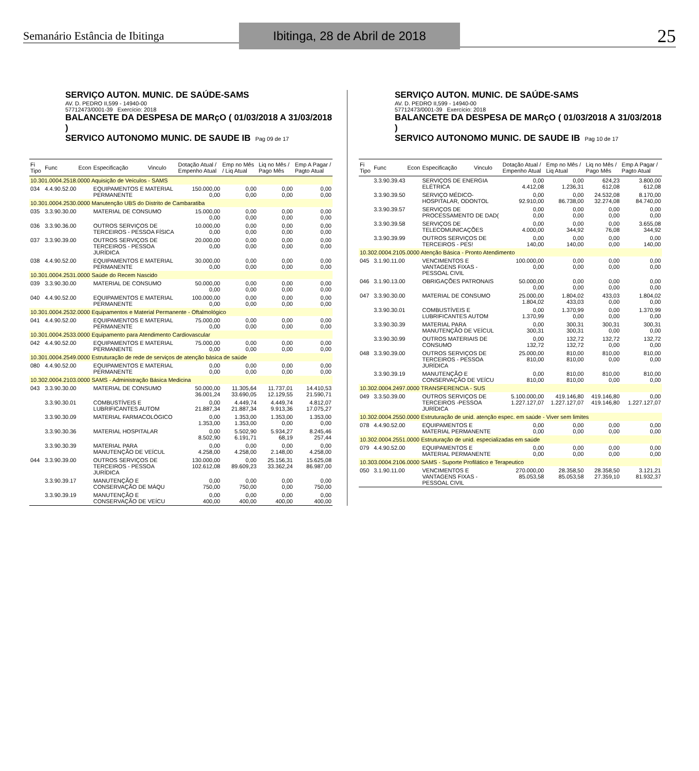Semanário Estância de Ibitinga
Ibitinga, 28 de Abril de 2018
25
SERVIÇO AUTON. MUNIC. DE SAÚDE-SAMS
AV. D. PEDRO II,599 - 14940-00
57712473/0001-39 Exercício: 2018
BALANCETE DA DESPESA DE MARçO ( 01/03/2018 A 31/03/2018 )
SERVICO AUTONOMO MUNIC. DE SAUDE IB Pag 09 de 17
| Fi Tipo | Func | Econ | Especificação | Vinculo | Dotação Atual / Empenho Atual | Emp no Mês / Liq Atual | Liq no Mês / Pago Mês | Emp A Pagar / Pagto Atual |
| --- | --- | --- | --- | --- | --- | --- | --- | --- |
| 10.301.0004.2518.0000 Aquisição de Veículos - SAMS | | | | | | | | |
| 034 | 4.4.90.52.00 | | EQUIPAMENTOS E MATERIAL PERMANENTE | | 150.000,00 0,00 | 0,00 0,00 | 0,00 0,00 | 0,00 0,00 |
| 10.301.0004.2530.0000 Manutenção UBS do Distrito de Cambaratiba | | | | | | | | |
| 035 | 3.3.90.30.00 | | MATERIAL DE CONSUMO | | 15.000,00 0,00 | 0,00 0,00 | 0,00 0,00 | 0,00 0,00 |
| 036 | 3.3.90.36.00 | | OUTROS SERVIÇOS DE TERCEIROS - PESSOA FÍSICA | | 10.000,00 0,00 | 0,00 0,00 | 0,00 0,00 | 0,00 0,00 |
| 037 | 3.3.90.39.00 | | OUTROS SERVIÇOS DE TERCEIROS - PESSOA JURÍDICA | | 20.000,00 0,00 | 0,00 0,00 | 0,00 0,00 | 0,00 0,00 |
| 038 | 4.4.90.52.00 | | EQUIPAMENTOS E MATERIAL PERMANENTE | | 30.000,00 0,00 | 0,00 0,00 | 0,00 0,00 | 0,00 0,00 |
| 10.301.0004.2531.0000 Saúde do Recem Nascido | | | | | | | | |
| 039 | 3.3.90.30.00 | | MATERIAL DE CONSUMO | | 50.000,00 0,00 | 0,00 0,00 | 0,00 0,00 | 0,00 0,00 |
| 040 | 4.4.90.52.00 | | EQUIPAMENTOS E MATERIAL PERMANENTE | | 100.000,00 0,00 | 0,00 0,00 | 0,00 0,00 | 0,00 0,00 |
| 10.301.0004.2532.0000 Equipamentos e Material Permanente - Oftalmológico | | | | | | | | |
| 041 | 4.4.90.52.00 | | EQUIPAMENTOS E MATERIAL PERMANENTE | | 75.000,00 0,00 | 0,00 0,00 | 0,00 0,00 | 0,00 0,00 |
| 10.301.0004.2533.0000 Equipamento para Atendimento Cardiovascular | | | | | | | | |
| 042 | 4.4.90.52.00 | | EQUIPAMENTOS E MATERIAL PERMANENTE | | 75.000,00 0,00 | 0,00 0,00 | 0,00 0,00 | 0,00 0,00 |
| 10.301.0004.2549.0000 Estruturação de rede de serviços de atenção básica de saúde | | | | | | | | |
| 080 | 4.4.90.52.00 | | EQUIPAMENTOS E MATERIAL PERMANENTE | | 0,00 0,00 | 0,00 0,00 | 0,00 0,00 | 0,00 0,00 |
| 10.302.0004.2103.0000 SAMS - Administração Básica Medicina | | | | | | | | |
| 043 | 3.3.90.30.00 | | MATERIAL DE CONSUMO | | 50.000,00 36.001,24 | 11.305,64 33.690,05 | 11.737,01 12.129,55 | 14.410,53 21.590,71 |
| | 3.3.90.30.01 | | COMBUSTÍVEIS E LUBRIFICANTES AUTOM | | 0,00 21.887,34 | 4.449,74 21.887,34 | 4.449,74 9.913,36 | 4.812,07 17.075,27 |
| | 3.3.90.30.09 | | MATERIAL FARMACOLÓGICO | | 0,00 1.353,00 | 1.353,00 1.353,00 | 1.353,00 0,00 | 1.353,00 0,00 |
| | 3.3.90.30.36 | | MATERIAL HOSPITALAR | | 0,00 8.502,90 | 5.502,90 6.191,71 | 5.934,27 68,19 | 8.245,46 257,44 |
| | 3.3.90.30.39 | | MATERIAL PARA MANUTENÇÃO DE VEÍCUL | | 0,00 4.258,00 | 0,00 4.258,00 | 0,00 2.148,00 | 0,00 4.258,00 |
| 044 | 3.3.90.39.00 | | OUTROS SERVIÇOS DE TERCEIROS - PESSOA JURÍDICA | | 130.000,00 102.612,08 | 0,00 89.609,23 | 25.156,31 33.362,24 | 15.625,08 86.987,00 |
| | 3.3.90.39.17 | | MANUTENÇÃO E CONSERVAÇÃO DE MÁQU | | 0,00 750,00 | 0,00 750,00 | 0,00 0,00 | 0,00 750,00 |
| | 3.3.90.39.19 | | MANUTENÇÃO E CONSERVAÇÃO DE VEÍCU | | 0,00 400,00 | 0,00 400,00 | 0,00 400,00 | 0,00 400,00 |
SERVIÇO AUTON. MUNIC. DE SAÚDE-SAMS
AV. D. PEDRO II,599 - 14940-00
57712473/0001-39 Exercício: 2018
BALANCETE DA DESPESA DE MARçO ( 01/03/2018 A 31/03/2018 )
SERVICO AUTONOMO MUNIC. DE SAUDE IB Pag 10 de 17
| Fi Tipo | Func | Econ | Especificação | Vinculo | Dotação Atual / Empenho Atual | Emp no Mês / Liq Atual | Liq no Mês / Pago Mês | Emp A Pagar / Pagto Atual |
| --- | --- | --- | --- | --- | --- | --- | --- | --- |
| | 3.3.90.39.43 | | SERVIÇOS DE ENERGIA ELÉTRICA | | 0,00 4.412,08 | 0,00 1.236,31 | 624,23 612,08 | 3.800,00 612,08 |
| | 3.3.90.39.50 | | SERVIÇO MÉDICO-HOSPITALAR, ODONTOL | | 0,00 92.910,00 | 0,00 86.738,00 | 24.532,08 32.274,08 | 8.170,00 84.740,00 |
| | 3.3.90.39.57 | | SERVIÇOS DE PROCESSAMENTO DE DAD( | | 0,00 0,00 | 0,00 0,00 | 0,00 0,00 | 0,00 0,00 |
| | 3.3.90.39.58 | | SERVIÇOS DE TELECOMUNICAÇÕES | | 0,00 4.000,00 | 0,00 344,92 | 0,00 76,08 | 3.655,08 344,92 |
| | 3.3.90.39.99 | | OUTROS SERVIÇOS DE TERCEIROS - PES! | | 0,00 140,00 | 0,00 140,00 | 0,00 0,00 | 0,00 140,00 |
| 10.302.0004.2105.0000 Atenção Básica - Pronto Atendimento | | | | | | | | |
| 045 | 3.1.90.11.00 | | VENCIMENTOS E VANTAGENS FIXAS - PESSOAL CIVIL | | 100.000,00 0,00 | 0,00 0,00 | 0,00 0,00 | 0,00 0,00 |
| 046 | 3.1.90.13.00 | | OBRIGAÇÕES PATRONAIS | | 50.000,00 0,00 | 0,00 0,00 | 0,00 0,00 | 0,00 0,00 |
| 047 | 3.3.90.30.00 | | MATERIAL DE CONSUMO | | 25.000,00 1.804,02 | 1.804,02 433,03 | 433,03 0,00 | 1.804,02 0,00 |
| | 3.3.90.30.01 | | COMBUSTÍVEIS E LUBRIFICANTES AUTOM | | 0,00 1.370,99 | 1.370,99 0,00 | 0,00 0,00 | 1.370,99 0,00 |
| | 3.3.90.30.39 | | MATERIAL PARA MANUTENÇÃO DE VEÍCUL | | 0,00 300,31 | 300,31 300,31 | 300,31 0,00 | 300,31 0,00 |
| | 3.3.90.30.99 | | OUTROS MATERIAIS DE CONSUMO | | 0,00 132,72 | 132,72 132,72 | 132,72 0,00 | 132,72 0,00 |
| 048 | 3.3.90.39.00 | | OUTROS SERVIÇOS DE TERCEIROS - PESSOA JURÍDICA | | 25.000,00 810,00 | 810,00 810,00 | 810,00 0,00 | 810,00 0,00 |
| | 3.3.90.39.19 | | MANUTENÇÃO E CONSERVAÇÃO DE VEÍCU | | 0,00 810,00 | 810,00 810,00 | 810,00 0,00 | 810,00 0,00 |
| 10.302.0004.2497.0000 TRANSFERENCIA - SUS | | | | | | | | |
| 049 | 3.3.50.39.00 | | OUTROS SERVIÇOS DE TERCEIROS -PESSOA JURÍDICA | | 5.100.000,00 1.227.127,07 | 419.146,80 1.227.127,07 | 419.146,80 419.146,80 | 0,00 1.227.127,07 |
| 10.302.0004.2550.0000 Estruturação de unid. atenção espec. em saúde - Viver sem limites | | | | | | | | |
| 078 | 4.4.90.52.00 | | EQUIPAMENTOS E MATERIAL PERMANENTE | | 0,00 0,00 | 0,00 0,00 | 0,00 0,00 | 0,00 0,00 |
| 10.302.0004.2551.0000 Estruturação de unid. especializadas em saúde | | | | | | | | |
| 079 | 4.4.90.52.00 | | EQUIPAMENTOS E MATERIAL PERMANENTE | | 0,00 0,00 | 0,00 0,00 | 0,00 0,00 | 0,00 0,00 |
| 10.303.0004.2106.0000 SAMS - Suporte Profilático e Terapeutico | | | | | | | | |
| 050 | 3.1.90.11.00 | | VENCIMENTOS E VANTAGENS FIXAS - PESSOAL CIVIL | | 270.000,00 85.053,58 | 28.358,50 85.053,58 | 28.358,50 27.359,10 | 3.121,21 81.932,37 |